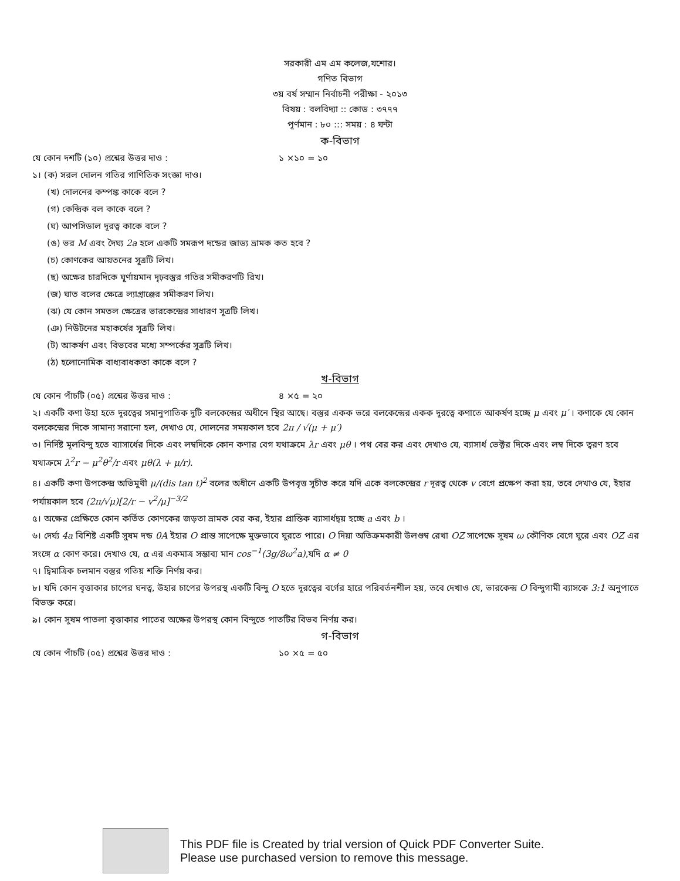সরকারী এম এম কলেজ,যশোর।
গণিত বিভাগ
৩য় বর্ষ সম্মান নির্বাচনী পরীক্ষা - ২০১৩
বিষয় : বলবিদ্যা :: কোড : ৩৭৭৭
পূর্ণমান : ৮০ ::: সময় : ৪ ঘন্টা
ক-বিভাগ
যে কোন দশটি (১০) প্রশ্নের উত্তর দাও : ১ ×১০ = ১০
১। (ক) সরল দোলন গতির গাণিতিক সংজ্ঞা দাও।
(খ) দোলনের কম্পঙ্ক কাকে বলে ?
(গ) কেন্দ্রিক বল কাকে বলে ?
(ঘ) আপসিডাল দূরত্ব কাকে বলে ?
(ঙ) ভর M এবং দৈঘ্য 2a হলে একটি সমরূপ দন্ডের জাড্য ভ্রামক কত হবে ?
(চ) কোণকের আয়তনের সূত্রটি লিখ।
(ছ) অক্ষের চারদিকে ঘূর্ণায়মান দৃঢ়বস্তুর গতির সমীকরণটি রিখ।
(জ) ঘাত বলের ক্ষেত্রে ল্যাগ্রাঞ্জের সমীকরণ লিখ।
(ঝ) যে কোন সমতল ক্ষেত্রের ভারকেন্দ্রের সাধারণ সূত্রটি লিখ।
(ঞ) নিউটনের মহাকর্ষের সূত্রটি লিখ।
(ট) আকর্ষণ এবং বিভবের মধ্যে সম্পর্কের সূত্রটি লিখ।
(ঠ) হলোনোমিক বাধ্যবাধকতা কাকে বলে ?
খ-বিভাগ
যে কোন পাঁচটি (০৫) প্রশ্নের উত্তর দাও : ৪ ×৫ = ২০
২। একটি কণা উহা হতে দূরত্বের সমানুপাতিক দুটি বলকেন্দ্রের অধীনে স্থির আছে। বস্তুর একক ভরে বলকেন্দ্রের একক দূরত্বে কণাতে আকর্ষণ হচ্ছে μ এবং μ′ । কণাকে যে কোন বলকেন্দ্রের দিকে সামান্য সরানো হল, দেখাও যে, দোলনের সময়কাল হবে 2π / √(μ + μ′)
৩। নির্দিষ্ট মূলবিন্দু হতে ব্যাসার্ধের দিকে এবং লম্বদিকে কোন কণার বেগ যথাক্রমে λr এবং μθ । পথ বের কর এবং দেখাও যে, ব্যাসার্ধ ভেক্টর দিকে এবং লম্ব দিকে ত্বরণ হবে যথাক্রমে λ<sup>2</sup>r − μ<sup>2</sup>θ<sup>2</sup>/r এবং μθ(λ + μ/r).
৪। একটি কণা উপকেন্দ্র অভিমুখী μ/(dis tan t)<sup>2</sup> বলের অধীনে একটি উপবৃত্ত সূচীত করে যদি একে বলকেন্দ্রের r দূরত্ব থেকে v বেগে প্রক্ষেপ করা হয়, তবে দেখাও যে, ইহার পর্যায়কাল হবে (2π/√μ)[2/r − v<sup>2</sup>/μ]<sup>−3/2</sup>
৫। অক্ষের প্রেক্ষিতে কোন কর্তিত কোণকের জড়তা ভ্রামক বের কর, ইহার প্রান্তিক ব্যাসার্ধদ্বয় হচ্ছে a এবং b ।
৬। দের্ঘ্য 4a বিশিষ্ট একটি সুষম দন্ড 0A ইহার O প্রান্ত সাপেক্ষে মুক্তভাবে ঘুরতে পারে। O দিয়া অতিক্রমকারী উলণ্ডম্ব রেখা OZ সাপেক্ষে সুষম ω কৌণিক বেগে ঘুরে এবং OZ এর সংঙ্গে α কোণ করে। দেখাও যে, α এর একমাত্র সম্ভাব্য মান cos<sup>−1</sup>(3g/8ω<sup>2</sup>a),যদি α ≠ 0
৭। দ্বিমাত্রিক চলমান বস্তুর গতিয় শক্তি নির্ণয় কর।
৮। যদি কোন বৃত্তাকার চাপের ঘনত্ব, উহার চাপের উপরস্থ একটি বিন্দু O হতে দূরত্বের বর্গের হারে পরিবর্তনশীল হয়, তবে দেখাও যে, ভারকেন্দ্র O বিন্দুগামী ব্যাসকে 3:1 অনুপাতে বিভক্ত করে।
৯। কোন সুষম পাতলা বৃত্তাকার পাতের অক্ষের উপরস্থ কোন বিন্দুতে পাতটির বিভব নির্ণয় কর।
গ-বিভাগ
যে কোন পাঁচটি (০৫) প্রশ্নের উত্তর দাও : ১০ ×৫ = ৫০
This PDF file is Created by trial version of Quick PDF Converter Suite.
Please use purchased version to remove this message.